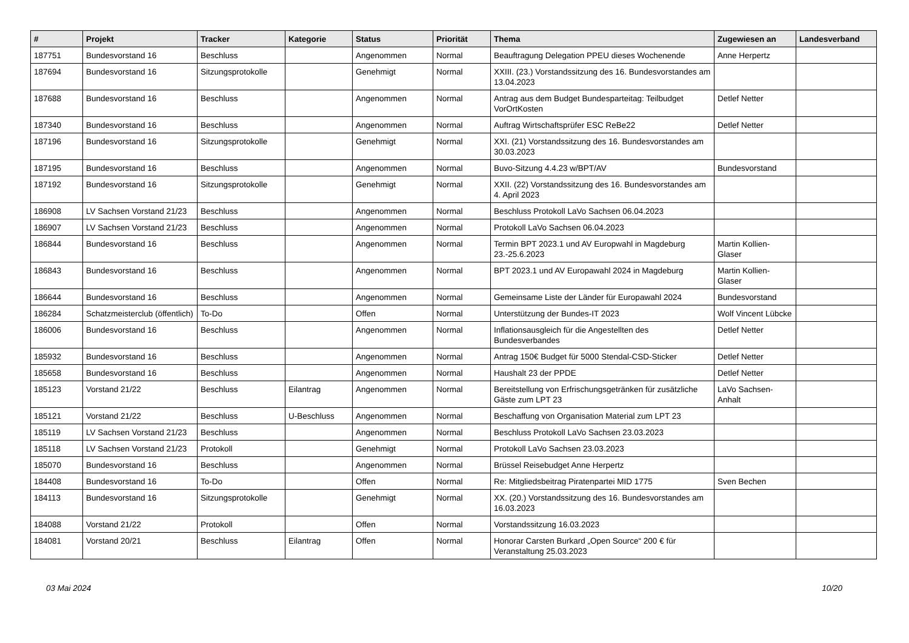| # | Projekt | Tracker | Kategorie | Status | Priorität | Thema | Zugewiesen an | Landesverband |
| --- | --- | --- | --- | --- | --- | --- | --- | --- |
| 187751 | Bundesvorstand 16 | Beschluss | | Angenommen | Normal | Beauftragung Delegation PPEU dieses Wochenende | Anne Herpertz | |
| 187694 | Bundesvorstand 16 | Sitzungsprotokolle | | Genehmigt | Normal | XXIII. (23.) Vorstandssitzung des 16. Bundesvorstandes am 13.04.2023 | | |
| 187688 | Bundesvorstand 16 | Beschluss | | Angenommen | Normal | Antrag aus dem Budget Bundesparteitag: Teilbudget VorOrtKosten | Detlef Netter | |
| 187340 | Bundesvorstand 16 | Beschluss | | Angenommen | Normal | Auftrag Wirtschaftsprüfer ESC ReBe22 | Detlef Netter | |
| 187196 | Bundesvorstand 16 | Sitzungsprotokolle | | Genehmigt | Normal | XXI. (21) Vorstandssitzung des 16. Bundesvorstandes am 30.03.2023 | | |
| 187195 | Bundesvorstand 16 | Beschluss | | Angenommen | Normal | Buvo-Sitzung 4.4.23 w/BPT/AV | Bundesvorstand | |
| 187192 | Bundesvorstand 16 | Sitzungsprotokolle | | Genehmigt | Normal | XXII. (22) Vorstandssitzung des 16. Bundesvorstandes am 4. April 2023 | | |
| 186908 | LV Sachsen Vorstand 21/23 | Beschluss | | Angenommen | Normal | Beschluss Protokoll LaVo Sachsen 06.04.2023 | | |
| 186907 | LV Sachsen Vorstand 21/23 | Beschluss | | Angenommen | Normal | Protokoll LaVo Sachsen 06.04.2023 | | |
| 186844 | Bundesvorstand 16 | Beschluss | | Angenommen | Normal | Termin BPT 2023.1 und AV Europwahl in Magdeburg 23.-25.6.2023 | Martin Kollien-Glaser | |
| 186843 | Bundesvorstand 16 | Beschluss | | Angenommen | Normal | BPT 2023.1 und AV Europawahl 2024 in Magdeburg | Martin Kollien-Glaser | |
| 186644 | Bundesvorstand 16 | Beschluss | | Angenommen | Normal | Gemeinsame Liste der Länder für Europawahl 2024 | Bundesvorstand | |
| 186284 | Schatzmeisterclub (öffentlich) | To-Do | | Offen | Normal | Unterstützung der Bundes-IT 2023 | Wolf Vincent Lübcke | |
| 186006 | Bundesvorstand 16 | Beschluss | | Angenommen | Normal | Inflationsausgleich für die Angestellten des Bundesverbandes | Detlef Netter | |
| 185932 | Bundesvorstand 16 | Beschluss | | Angenommen | Normal | Antrag 150€ Budget für 5000 Stendal-CSD-Sticker | Detlef Netter | |
| 185658 | Bundesvorstand 16 | Beschluss | | Angenommen | Normal | Haushalt 23 der PPDE | Detlef Netter | |
| 185123 | Vorstand 21/22 | Beschluss | Eilantrag | Angenommen | Normal | Bereitstellung von Erfrischungsgetränken für zusätzliche Gäste zum LPT 23 | LaVo Sachsen-Anhalt | |
| 185121 | Vorstand 21/22 | Beschluss | U-Beschluss | Angenommen | Normal | Beschaffung von Organisation Material zum LPT 23 | | |
| 185119 | LV Sachsen Vorstand 21/23 | Beschluss | | Angenommen | Normal | Beschluss Protokoll LaVo Sachsen 23.03.2023 | | |
| 185118 | LV Sachsen Vorstand 21/23 | Protokoll | | Genehmigt | Normal | Protokoll LaVo Sachsen 23.03.2023 | | |
| 185070 | Bundesvorstand 16 | Beschluss | | Angenommen | Normal | Brüssel Reisebudget Anne Herpertz | | |
| 184408 | Bundesvorstand 16 | To-Do | | Offen | Normal | Re: Mitgliedsbeitrag Piratenpartei MID 1775 | Sven Bechen | |
| 184113 | Bundesvorstand 16 | Sitzungsprotokolle | | Genehmigt | Normal | XX. (20.) Vorstandssitzung des 16. Bundesvorstandes am 16.03.2023 | | |
| 184088 | Vorstand 21/22 | Protokoll | | Offen | Normal | Vorstandssitzung 16.03.2023 | | |
| 184081 | Vorstand 20/21 | Beschluss | Eilantrag | Offen | Normal | Honorar Carsten Burkard „Open Source“ 200 € für Veranstaltung 25.03.2023 | | |
03 Mai 2024 10/20